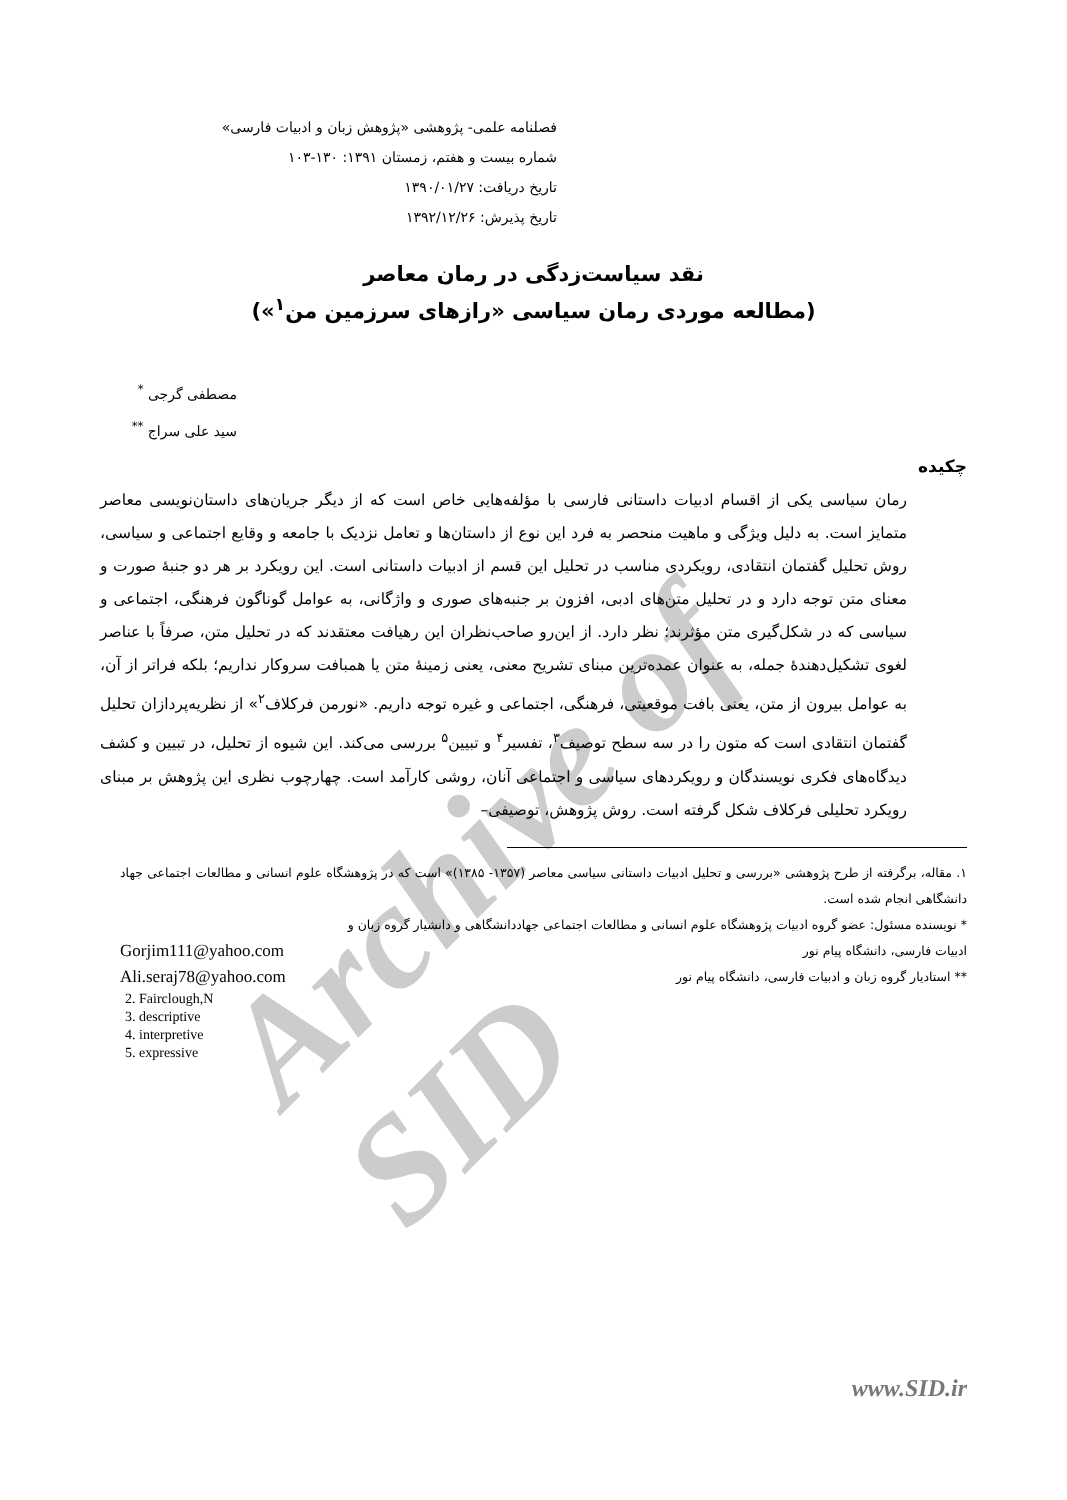Archive of SID
فصلنامه علمی- پژوهشی «پژوهش زبان و ادبیات فارسی»
شماره بیست و هفتم، زمستان ۱۳۹۱: ۱۳۰-۱۰۳
تاریخ دریافت: ۱۳۹۰/۰۱/۲۷
تاریخ پذیرش: ۱۳۹۲/۱۲/۲۶
نقد سیاست‌زدگی در رمان معاصر
(مطالعه موردی رمان سیاسی «رازهای سرزمین من<sup>۱</sup>»)
مصطفی گرجی <sup>*</sup>
سید علی سراج <sup>**</sup>
چکیده
رمان سیاسی یکی از اقسام ادبیات داستانی فارسی با مؤلفه‌هایی خاص است که از دیگر جریان‌های داستان‌نویسی معاصر متمایز است. به دلیل ویژگی و ماهیت منحصر به فرد این نوع از داستان‌ها و تعامل نزدیک با جامعه و وقایع اجتماعی و سیاسی، روش تحلیل گفتمان انتقادی، رویکردی مناسب در تحلیل این قسم از ادبیات داستانی است. این رویکرد بر هر دو جنبهٔ صورت و معنای متن توجه دارد و در تحلیل متن‌های ادبی، افزون بر جنبه‌های صوری و واژگانی، به عوامل گوناگون فرهنگی، اجتماعی و سیاسی که در شکل‌گیری متن مؤثرند؛ نظر دارد. از این‌رو صاحب‌نظران این رهیافت معتقدند که در تحلیل متن، صرفاً با عناصر لغوی تشکیل‌دهندهٔ جمله، به عنوان عمده‌ترین مبنای تشریح معنی، یعنی زمینهٔ متن یا همبافت سروکار نداریم؛ بلکه فراتر از آن، به عوامل بیرون از متن، یعنی بافت موقعیتی، فرهنگی، اجتماعی و غیره توجه داریم. «نورمن فرکلاف<sup>۲</sup>» از نظریه‌پردازان تحلیل گفتمان انتقادی است که متون را در سه سطح توصیف<sup>۳</sup>، تفسیر<sup>۴</sup> و تبیین<sup>۵</sup> بررسی می‌کند. این شیوه از تحلیل، در تبیین و کشف دیدگاه‌های فکری نویسندگان و رویکردهای سیاسی و اجتماعی آنان، روشی کارآمد است. چهارچوب نظری این پژوهش بر مبنای رویکرد تحلیلی فرکلاف شکل گرفته است. روش پژوهش، توصیفی–
۱. مقاله، برگرفته از طرح پژوهشی «بررسی و تحلیل ادبیات داستانی سیاسی معاصر (۱۳۵۷- ۱۳۸۵)» است که در پژوهشگاه علوم انسانی و مطالعات اجتماعی جهاد دانشگاهی انجام شده است.
* نویسنده مسئول: عضو گروه ادبیات پژوهشگاه علوم انسانی و مطالعات اجتماعی جهاددانشگاهی و دانشیار گروه زبان و
ادبیات فارسی، دانشگاه پیام نور Gorjim111@yahoo.com
** استادیار گروه زبان و ادبیات فارسی، دانشگاه پیام نور Ali.seraj78@yahoo.com
2. Fairclough,N
3. descriptive
4. interpretive
5. expressive
www.SID.ir